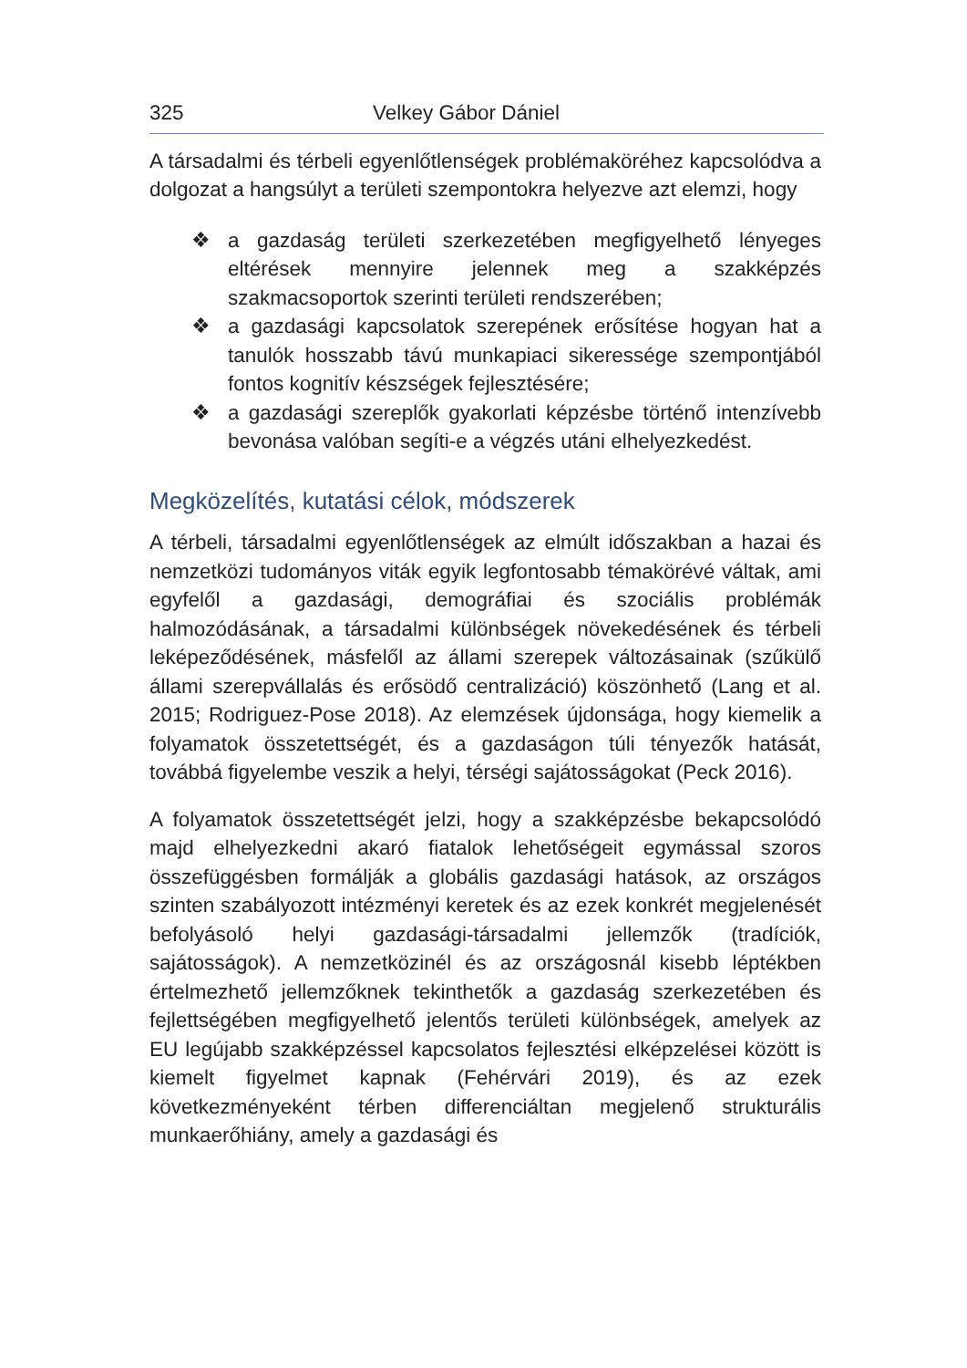325 Velkey Gábor Dániel
A társadalmi és térbeli egyenlőtlenségek problémaköréhez kapcsolódva a dolgozat a hangsúlyt a területi szempontokra helyezve azt elemzi, hogy
❖ a gazdaság területi szerkezetében megfigyelhető lényeges eltérések mennyire jelennek meg a szakképzés szakmacsoportok szerinti területi rendszerében;
❖ a gazdasági kapcsolatok szerepének erősítése hogyan hat a tanulók hosszabb távú munkapiaci sikeressége szempontjából fontos kognitív készségek fejlesztésére;
❖ a gazdasági szereplők gyakorlati képzésbe történő intenzívebb bevonása valóban segíti-e a végzés utáni elhelyezkedést.
Megközelítés, kutatási célok, módszerek
A térbeli, társadalmi egyenlőtlenségek az elmúlt időszakban a hazai és nemzetközi tudományos viták egyik legfontosabb témakörévé váltak, ami egyfelől a gazdasági, demográfiai és szociális problémák halmozódásának, a társadalmi különbségek növekedésének és térbeli leképeződésének, másfelől az állami szerepek változásainak (szűkülő állami szerepvállalás és erősödő centralizáció) köszönhető (Lang et al. 2015; Rodriguez-Pose 2018). Az elemzések újdonsága, hogy kiemelik a folyamatok összetettségét, és a gazdaságon túli tényezők hatását, továbbá figyelembe veszik a helyi, térségi sajátosságokat (Peck 2016).
A folyamatok összetettségét jelzi, hogy a szakképzésbe bekapcsolódó majd elhelyezkedni akaró fiatalok lehetőségeit egymással szoros összefüggésben formálják a globális gazdasági hatások, az országos szinten szabályozott intézményi keretek és az ezek konkrét megjelenését befolyásoló helyi gazdasági-társadalmi jellemzők (tradíciók, sajátosságok). A nemzetközinél és az országosnál kisebb léptékben értelmezhető jellemzőknek tekinthetők a gazdaság szerkezetében és fejlettségében megfigyelhető jelentős területi különbségek, amelyek az EU legújabb szakképzéssel kapcsolatos fejlesztési elképzelései között is kiemelt figyelmet kapnak (Fehérvári 2019), és az ezek következményeként térben differenciáltan megjelenő strukturális munkaerőhiány, amely a gazdasági és